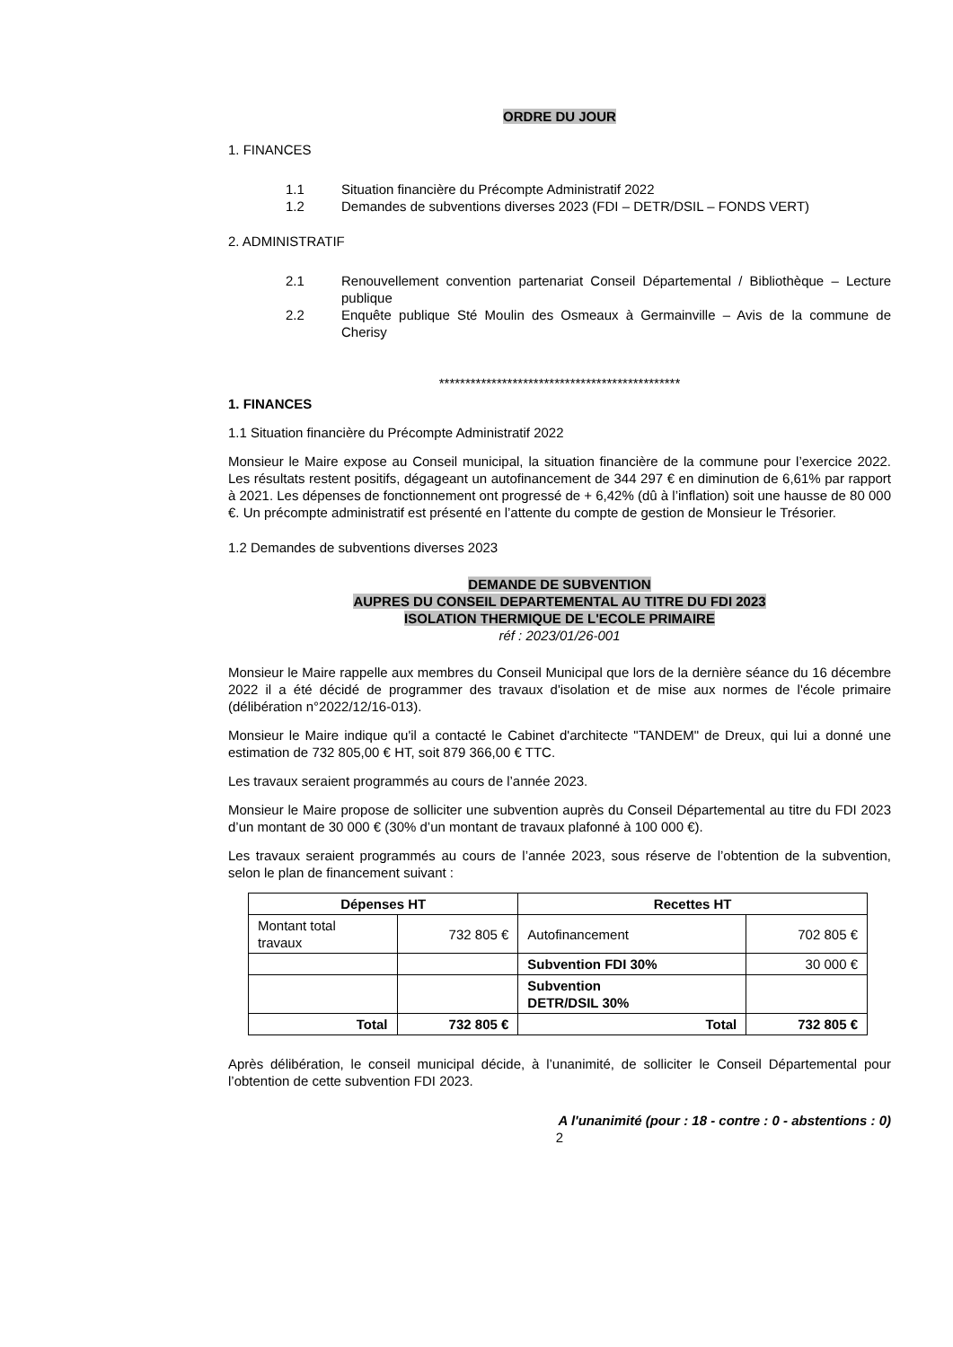ORDRE DU JOUR
1. FINANCES
1.1 Situation financière du Précompte Administratif 2022
1.2 Demandes de subventions diverses 2023 (FDI – DETR/DSIL – FONDS VERT)
2. ADMINISTRATIF
2.1 Renouvellement convention partenariat Conseil Départemental / Bibliothèque – Lecture publique
2.2 Enquête publique Sté Moulin des Osmeaux à Germainville – Avis de la commune de Cherisy
**********************************************
1. FINANCES
1.1 Situation financière du Précompte Administratif 2022
Monsieur le Maire expose au Conseil municipal, la situation financière de la commune pour l’exercice 2022. Les résultats restent positifs, dégageant un autofinancement de 344 297 € en diminution de 6,61% par rapport à 2021. Les dépenses de fonctionnement ont progressé de + 6,42% (dû à l’inflation) soit une hausse de 80 000 €. Un précompte administratif est présenté en l’attente du compte de gestion de Monsieur le Trésorier.
1.2 Demandes de subventions diverses 2023
DEMANDE DE SUBVENTION
AUPRES DU CONSEIL DEPARTEMENTAL AU TITRE DU FDI 2023
ISOLATION THERMIQUE DE L'ECOLE PRIMAIRE
réf : 2023/01/26-001
Monsieur le Maire rappelle aux membres du Conseil Municipal que lors de la dernière séance du 16 décembre 2022 il a été décidé de programmer des travaux d'isolation et de mise aux normes de l'école primaire (délibération n°2022/12/16-013).
Monsieur le Maire indique qu'il a contacté le Cabinet d'architecte "TANDEM" de Dreux, qui lui a donné une estimation de 732 805,00 € HT, soit 879 366,00 € TTC.
Les travaux seraient programmés au cours de l’année 2023.
Monsieur le Maire propose de solliciter une subvention auprès du Conseil Départemental au titre du FDI 2023 d’un montant de 30 000 € (30% d’un montant de travaux plafonné à 100 000 €).
Les travaux seraient programmés au cours de l’année 2023, sous réserve de l’obtention de la subvention, selon le plan de financement suivant :
| Dépenses HT | | Recettes HT | |
| --- | --- | --- | --- |
| Montant total travaux | 732 805 € | Autofinancement | 702 805 € |
| | | Subvention FDI 30% | 30 000 € |
| | | Subvention DETR/DSIL 30% | |
| Total | 732 805 € | Total | 732 805 € |
Après délibération, le conseil municipal décide, à l’unanimité, de solliciter le Conseil Départemental pour l’obtention de cette subvention FDI 2023.
A l'unanimité (pour : 18 - contre : 0 - abstentions : 0)
2